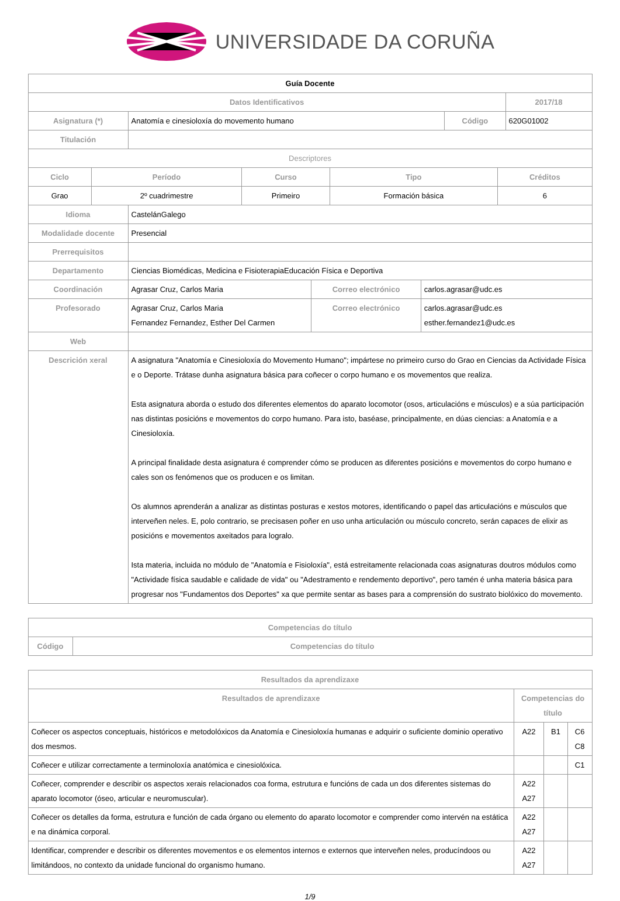UNIVERSIDADE DA CORUÑA
| Guía Docente | | | | |
| Datos Identificativos | | | | 2017/18 |
| Asignatura (*) | Anatomía e cinesioloxía do movemento humano | Código | 620G01002 | |
| Titulación | | | | |
| Descriptores | | | | |
| Ciclo | Período | Curso | Tipo | Créditos |
| --- | --- | --- | --- | --- |
| Grao | 2º cuadrimestre | Primeiro | Formación básica | 6 |
| Idioma | CastelánGalego | | |
| Modalidade docente | Presencial | | |
| Prerrequisitos | | | |
| Departamento | Ciencias Biomédicas, Medicina e FisioterapiaEducación Física e Deportiva | | |
| Coordinación | Agrasar Cruz, Carlos Maria | Correo electrónico | carlos.agrasar@udc.es |
| Profesorado | Agrasar Cruz, Carlos Maria Fernandez Fernandez, Esther Del Carmen | Correo electrónico | carlos.agrasar@udc.es esther.fernandez1@udc.es |
| Web | | | |
| Descrición xeral | A asignatura "Anatomía e Cinesioloxía do Movemento Humano"; impártese no primeiro curso do Grao en Ciencias da Actividade Física e o Deporte. Trátase dunha asignatura básica para coñecer o corpo humano e os movementos que realiza. Esta asignatura aborda o estudo dos diferentes elementos do aparato locomotor (osos, articulacións e músculos) e a súa participación nas distintas posicións e movementos do corpo humano. Para isto, baséase, principalmente, en dúas ciencias: a Anatomía e a Cinesioloxía. A principal finalidade desta asignatura é comprender cómo se producen as diferentes posicións e movementos do corpo humano e cales son os fenómenos que os producen e os limitan. Os alumnos aprenderán a analizar as distintas posturas e xestos motores, identificando o papel das articulacións e músculos que interveñen neles. E, polo contrario, se precisasen poñer en uso unha articulación ou músculo concreto, serán capaces de elixir as posicións e movementos axeitados para logralo. Ista materia, incluida no módulo de "Anatomía e Fisioloxía", está estreitamente relacionada coas asignaturas doutros módulos como "Actividade física saudable e calidade de vida" ou "Adestramento e rendemento deportivo", pero tamén é unha materia básica para progresar nos "Fundamentos dos Deportes" xa que permite sentar as bases para a comprensión do sustrato biolóxico do movemento. | | |
| Competencias do título | |
| --- | --- |
| Código | Competencias do título |
| Resultados da aprendizaxe | | | |
| --- | --- | --- | --- |
| Resultados de aprendizaxe | Competencias do título | | |
| Coñecer os aspectos conceptuais, históricos e metodolóxicos da Anatomía e Cinesioloxía humanas e adquirir o suficiente dominio operativo dos mesmos. | A22 | B1 | C6 C8 |
| Coñecer e utilizar correctamente a terminoloxía anatómica e cinesiolóxica. | | | C1 |
| Coñecer, comprender e describir os aspectos xerais relacionados coa forma, estrutura e funcións de cada un dos diferentes sistemas do aparato locomotor (óseo, articular e neuromuscular). | A22 A27 | | |
| Coñecer os detalles da forma, estrutura e función de cada órgano ou elemento do aparato locomotor e comprender como intervén na estática e na dinámica corporal. | A22 A27 | | |
| Identificar, comprender e describir os diferentes movementos e os elementos internos e externos que interveñen neles, producíndoos ou limitándoos, no contexto da unidade funcional do organismo humano. | A22 A27 | | |
1/9